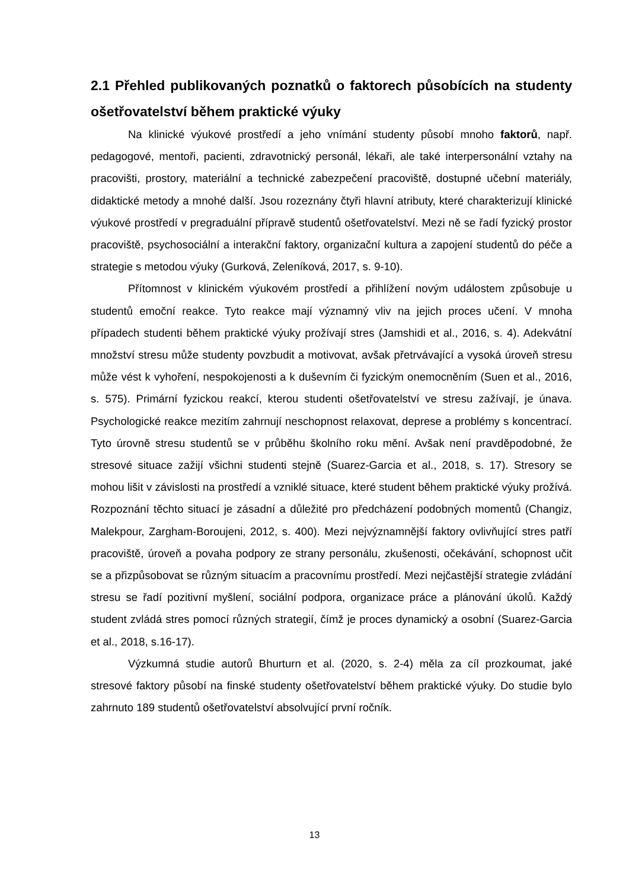2.1 Přehled publikovaných poznatků o faktorech působících na studenty ošetřovatelství během praktické výuky
Na klinické výukové prostředí a jeho vnímání studenty působí mnoho faktorů, např. pedagogové, mentoři, pacienti, zdravotnický personál, lékaři, ale také interpersonální vztahy na pracovišti, prostory, materiální a technické zabezpečení pracoviště, dostupné učební materiály, didaktické metody a mnohé další. Jsou rozeznány čtyři hlavní atributy, které charakterizují klinické výukové prostředí v pregraduální přípravě studentů ošetřovatelství. Mezi ně se řadí fyzický prostor pracoviště, psychosociální a interakční faktory, organizační kultura a zapojení studentů do péče a strategie s metodou výuky (Gurková, Zeleníková, 2017, s. 9-10).
Přítomnost v klinickém výukovém prostředí a přihlížení novým událostem způsobuje u studentů emoční reakce. Tyto reakce mají významný vliv na jejich proces učení. V mnoha případech studenti během praktické výuky prožívají stres (Jamshidi et al., 2016, s. 4). Adekvátní množství stresu může studenty povzbudit a motivovat, avšak přetrvávající a vysoká úroveň stresu může vést k vyhoření, nespokojenosti a k duševním či fyzickým onemocněním (Suen et al., 2016, s. 575). Primární fyzickou reakcí, kterou studenti ošetřovatelství ve stresu zažívají, je únava. Psychologické reakce mezitím zahrnují neschopnost relaxovat, deprese a problémy s koncentrací. Tyto úrovně stresu studentů se v průběhu školního roku mění. Avšak není pravděpodobné, že stresové situace zažijí všichni studenti stejně (Suarez-Garcia et al., 2018, s. 17). Stresory se mohou lišit v závislosti na prostředí a vzniklé situace, které student během praktické výuky prožívá. Rozpoznání těchto situací je zásadní a důležité pro předcházení podobných momentů (Changiz, Malekpour, Zargham-Boroujeni, 2012, s. 400). Mezi nejvýznamnější faktory ovlivňující stres patří pracoviště, úroveň a povaha podpory ze strany personálu, zkušenosti, očekávání, schopnost učit se a přizpůsobovat se různým situacím a pracovnímu prostředí. Mezi nejčastější strategie zvládání stresu se řadí pozitivní myšlení, sociální podpora, organizace práce a plánování úkolů. Každý student zvládá stres pomocí různých strategií, čímž je proces dynamický a osobní (Suarez-Garcia et al., 2018, s.16-17).
Výzkumná studie autorů Bhurturn et al. (2020, s. 2-4) měla za cíl prozkoumat, jaké stresové faktory působí na finské studenty ošetřovatelství během praktické výuky. Do studie bylo zahrnuto 189 studentů ošetřovatelství absolvující první ročník.
13